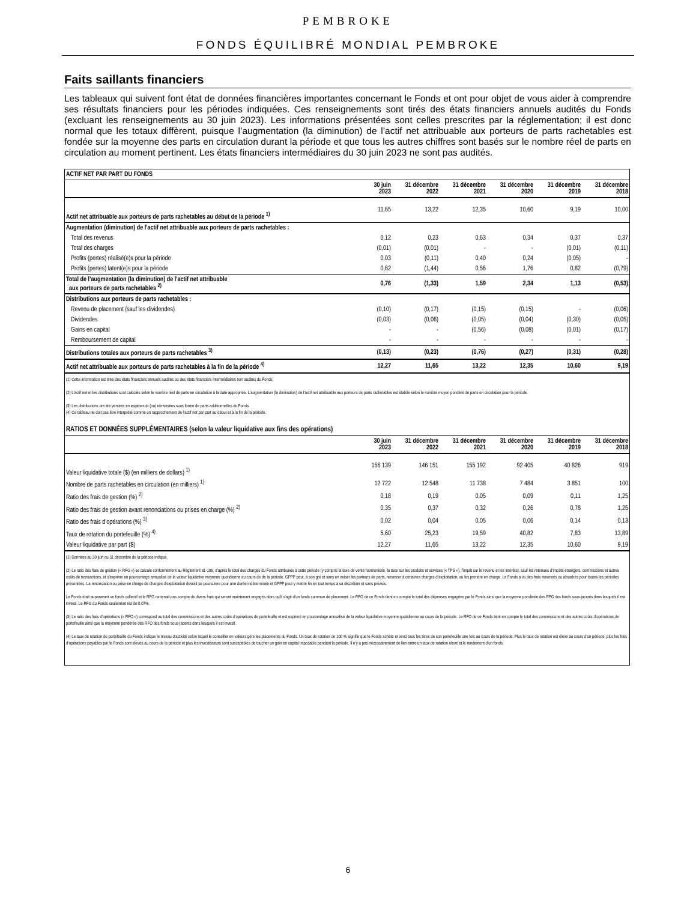PEMBROKE
FONDS ÉQUILIBRÉ MONDIAL PEMBROKE
Faits saillants financiers
Les tableaux qui suivent font état de données financières importantes concernant le Fonds et ont pour objet de vous aider à comprendre ses résultats financiers pour les périodes indiquées. Ces renseignements sont tirés des états financiers annuels audités du Fonds (excluant les renseignements au 30 juin 2023). Les informations présentées sont celles prescrites par la réglementation; il est donc normal que les totaux diffèrent, puisque l’augmentation (la diminution) de l’actif net attribuable aux porteurs de parts rachetables est fondée sur la moyenne des parts en circulation durant la période et que tous les autres chiffres sont basés sur le nombre réel de parts en circulation au moment pertinent. Les états financiers intermédiaires du 30 juin 2023 ne sont pas audités.
| ACTIF NET PAR PART DU FONDS | | | | | | |
| --- | --- | --- | --- | --- | --- | --- |
| | 30 juin 2023 | 31 décembre 2022 | 31 décembre 2021 | 31 décembre 2020 | 31 décembre 2019 | 31 décembre 2018 |
| Actif net attribuable aux porteurs de parts rachetables au début de la période <sup>1)</sup> | 11,65 | 13,22 | 12,35 | 10,60 | 9,19 | 10,00 |
| Augmentation (diminution) de l'actif net attribuable aux porteurs de parts rachetables : | | | | | | |
| Total des revenus | 0,12 | 0,23 | 0,63 | 0,34 | 0,37 | 0,37 |
| Total des charges | (0,01) | (0,01) | - | - | (0,01) | (0,11) |
| Profits (pertes) réalisé(e)s pour la période | 0,03 | (0,11) | 0,40 | 0,24 | (0,05) | - |
| Profits (pertes) latent(e)s pour la période | 0,62 | (1,44) | 0,56 | 1,76 | 0,82 | (0,79) |
| Total de l’augmentation (la diminution) de l'actif net attribuable aux porteurs de parts rachetables <sup>2)</sup> | 0,76 | (1,33) | 1,59 | 2,34 | 1,13 | (0,53) |
| Distributions aux porteurs de parts rachetables : | | | | | | |
| Revenu de placement (sauf les dividendes) | (0,10) | (0,17) | (0,15) | (0,15) | - | (0,06) |
| Dividendes | (0,03) | (0,06) | (0,05) | (0,04) | (0,30) | (0,05) |
| Gains en capital | - | - | (0,56) | (0,08) | (0,01) | (0,17) |
| Remboursement de capital | - | - | - | - | - | - |
| Distributions totales aux porteurs de parts rachetables <sup>3)</sup> | (0,13) | (0,23) | (0,76) | (0,27) | (0,31) | (0,28) |
| Actif net attribuable aux porteurs de parts rachetables à la fin de la période <sup>4)</sup> | 12,27 | 11,65 | 13,22 | 12,35 | 10,60 | 9,19 |
| (1) Cette information est tirée des états financiers annuels audités ou des états financiers intermédiaires non audités du Fonds (2) L'actif net et les distributions sont calculés selon le nombre réel de parts en circulation à la date appropriée. L’augmentation (la diminution) de l'actif net attribuable aux porteurs de parts rachetables est établie selon le nombre moyen pondéré de parts en circulation pour la période. (3) Les distributions ont été versées en espèces et (ou) réinvesties sous forme de parts additionnelles du Fonds. (4) Ce tableau ne doit pas être interprété comme un rapprochement de l’actif net par part au début et à la fin de la période. | | | | | | |
| RATIOS ET DONNÉES SUPPLÉMENTAIRES (selon la valeur liquidative aux fins des opérations) | | | | | | |
| | 30 juin 2023 | 31 décembre 2022 | 31 décembre 2021 | 31 décembre 2020 | 31 décembre 2019 | 31 décembre 2018 |
| Valeur liquidative totale ($) (en milliers de dollars) <sup>1)</sup> | 156 139 | 146 151 | 155 192 | 92 405 | 40 826 | 919 |
| Nombre de parts rachetables en circulation (en milliers) <sup>1)</sup> | 12 722 | 12 548 | 11 738 | 7 484 | 3 851 | 100 |
| Ratio des frais de gestion (%) <sup>2)</sup> | 0,18 | 0,19 | 0,05 | 0,09 | 0,11 | 1,25 |
| Ratio des frais de gestion avant renonciations ou prises en charge (%) <sup>2)</sup> | 0,35 | 0,37 | 0,32 | 0,26 | 0,78 | 1,25 |
| Ratio des frais d’opérations (%) <sup>3)</sup> | 0,02 | 0,04 | 0,05 | 0,06 | 0,14 | 0,13 |
| Taux de rotation du portefeuille (%) <sup>4)</sup> | 5,60 | 25,23 | 19,59 | 40,82 | 7,83 | 13,89 |
| Valeur liquidative par part ($) | 12,27 | 11,65 | 13,22 | 12,35 | 10,60 | 9,19 |
| (1) Données au 30 juin ou 31 décembre de la période indiqué. (2) Le ratio des frais de gestion (« RFG ») se calcule conformément au Règlement 81-106, d’après le total des charges du Fonds attribuées à cette période (y compris la taxe de vente harmonisée, la taxe sur les produits et services (« TPS »), l’impôt sur le revenu et les intérêts), sauf les retenues d’impôts étrangers, commissions et autres coûts de transactions, et s’exprime en pourcentage annualisé de la valeur liquidative moyenne quotidienne au cours de de la période. GPPP peut, à son gré et sans en aviser les porteurs de parts, renoncer à certaines charges d’exploitation, ou les prendre en charge. Le Fonds a vu des frais renoncés ou absorbés pour toutes les périodes présentées. La renonciation ou prise en charge de charges d’exploitation devrait se poursuivre pour une durée indéterminée et GPPP peut y mettre fin en tout temps à sa discrétion et sans préavis. Le Fonds était auparavant un fonds collectif et le RFG ne tenait pas compte de divers frais qui seront maintenant engagés alors qu’il s’agit d’un fonds commun de placement. Le RFG de ce Fonds tient en compte le total des dépenses engagées par le Fonds ainsi que la moyenne pondérée des RFG des fonds sous-jacents dans lesquels il est investi. Le RFG du Fonds seulement est de 0,07%. (3) Le ratio des frais d’opérations (« RFO ») correspond au total des commissions et des autres coûts d’opérations de portefeuille et est exprimé en pourcentage annualisé de la valeur liquidative moyenne quotidienne au cours de la période. Le RFO de ce Fonds tient en compte le total des commissions et des autres coûts d’opérations de portefeuille ainsi que la moyenne pondérée des RFO des fonds sous-jacents dans lesquels il est investi. (4) Le taux de rotation du portefeuille du Fonds indique le niveau d’activité selon lequel le conseiller en valeurs gère les placements du Fonds. Un taux de rotation de 100 % signifie que le Fonds achète et vend tous les titres de son portefeuille une fois au cours de la période. Plus le taux de rotation est élevé au cours d’un période, plus les frais d’opérations payables par le Fonds sont élevés au cours de la période et plus les investisseurs sont susceptibles de toucher un gain en capital imposable pendant la période. Il n’y a pas nécessairement de lien entre un taux de rotation élevé et le rendement d’un fonds. | | | | | | |
6